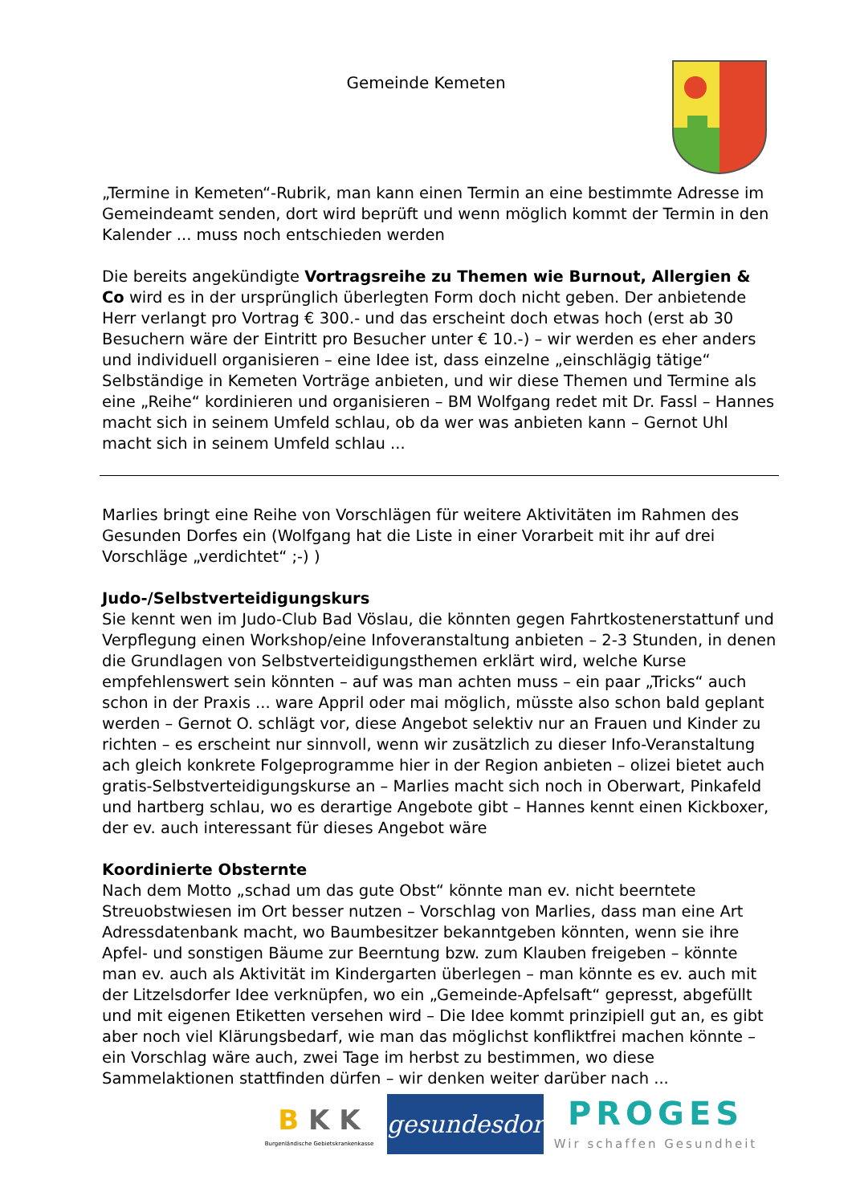Gemeinde Kemeten
„Termine in Kemeten“-Rubrik, man kann einen Termin an eine bestimmte Adresse im Gemeindeamt senden, dort wird beprüft und wenn möglich kommt der Termin in den Kalender ... muss noch entschieden werden
Die bereits angekündigte Vortragsreihe zu Themen wie Burnout, Allergien & Co wird es in der ursprünglich überlegten Form doch nicht geben. Der anbietende Herr verlangt pro Vortrag € 300.- und das erscheint doch etwas hoch (erst ab 30 Besuchern wäre der Eintritt pro Besucher unter € 10.-) – wir werden es eher anders und individuell organisieren – eine Idee ist, dass einzelne „einschlägig tätige“ Selbständige in Kemeten Vorträge anbieten, und wir diese Themen und Termine als eine „Reihe“ kordinieren und organisieren – BM Wolfgang redet mit Dr. Fassl – Hannes macht sich in seinem Umfeld schlau, ob da wer was anbieten kann – Gernot Uhl macht sich in seinem Umfeld schlau ...
Marlies bringt eine Reihe von Vorschlägen für weitere Aktivitäten im Rahmen des Gesunden Dorfes ein (Wolfgang hat die Liste in einer Vorarbeit mit ihr auf drei Vorschläge „verdichtet“ ;-) )
Judo-/Selbstverteidigungskurs
Sie kennt wen im Judo-Club Bad Vöslau, die könnten gegen Fahrtkostenerstattunf und Verpflegung einen Workshop/eine Infoveranstaltung anbieten – 2-3 Stunden, in denen die Grundlagen von Selbstverteidigungsthemen erklärt wird, welche Kurse empfehlenswert sein könnten – auf was man achten muss – ein paar „Tricks“ auch schon in der Praxis ... ware Appril oder mai möglich, müsste also schon bald geplant werden – Gernot O. schlägt vor, diese Angebot selektiv nur an Frauen und Kinder zu richten – es erscheint nur sinnvoll, wenn wir zusätzlich zu dieser Info-Veranstaltung ach gleich konkrete Folgeprogramme hier in der Region anbieten – olizei bietet auch gratis-Selbstverteidigungskurse an – Marlies macht sich noch in Oberwart, Pinkafeld und hartberg schlau, wo es derartige Angebote gibt – Hannes kennt einen Kickboxer, der ev. auch interessant für dieses Angebot wäre
Koordinierte Obsternte
Nach dem Motto „schad um das gute Obst“ könnte man ev. nicht beerntete Streuobstwiesen im Ort besser nutzen – Vorschlag von Marlies, dass man eine Art Adressdatenbank macht, wo Baumbesitzer bekanntgeben könnten, wenn sie ihre Apfel- und sonstigen Bäume zur Beerntung bzw. zum Klauben freigeben – könnte man ev. auch als Aktivität im Kindergarten überlegen – man könnte es ev. auch mit der Litzelsdorfer Idee verknüpfen, wo ein „Gemeinde-Apfelsaft“ gepresst, abgefüllt und mit eigenen Etiketten versehen wird – Die Idee kommt prinzipiell gut an, es gibt aber noch viel Klärungsbedarf, wie man das möglichst konfliktfrei machen könnte – ein Vorschlag wäre auch, zwei Tage im herbst zu bestimmen, wo diese Sammelaktionen stattfinden dürfen – wir denken weiter darüber nach ...
B K K
Burgenländische Gebietskrankenkasse
gesundesdorf
PROGES
Wir schaffen Gesundheit